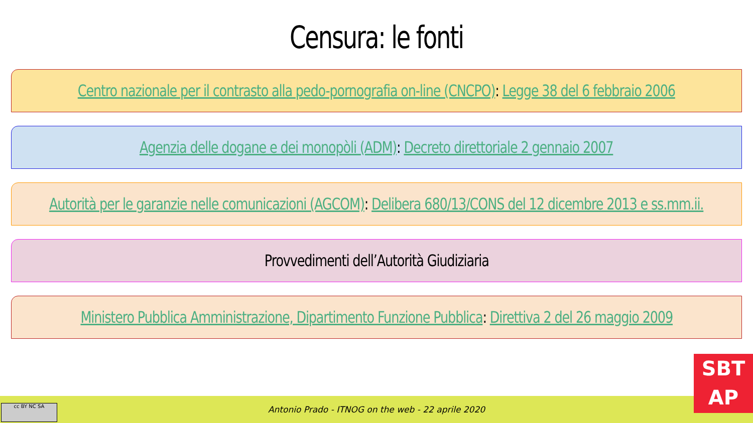Censura: le fonti
Centro nazionale per il contrasto alla pedo-pornografia on-line (CNCPO): Legge 38 del 6 febbraio 2006
Agenzia delle dogane e dei monopòli (ADM): Decreto direttoriale 2 gennaio 2007
Autorità per le garanzie nelle comunicazioni (AGCOM): Delibera 680/13/CONS del 12 dicembre 2013 e ss.mm.ii.
Provvedimenti dell’Autorità Giudiziaria
Ministero Pubblica Amministrazione, Dipartimento Funzione Pubblica: Direttiva 2 del 26 maggio 2009
Antonio Prado - ITNOG on the web - 22 aprile 2020 cc BY NC SA
SBT
AP